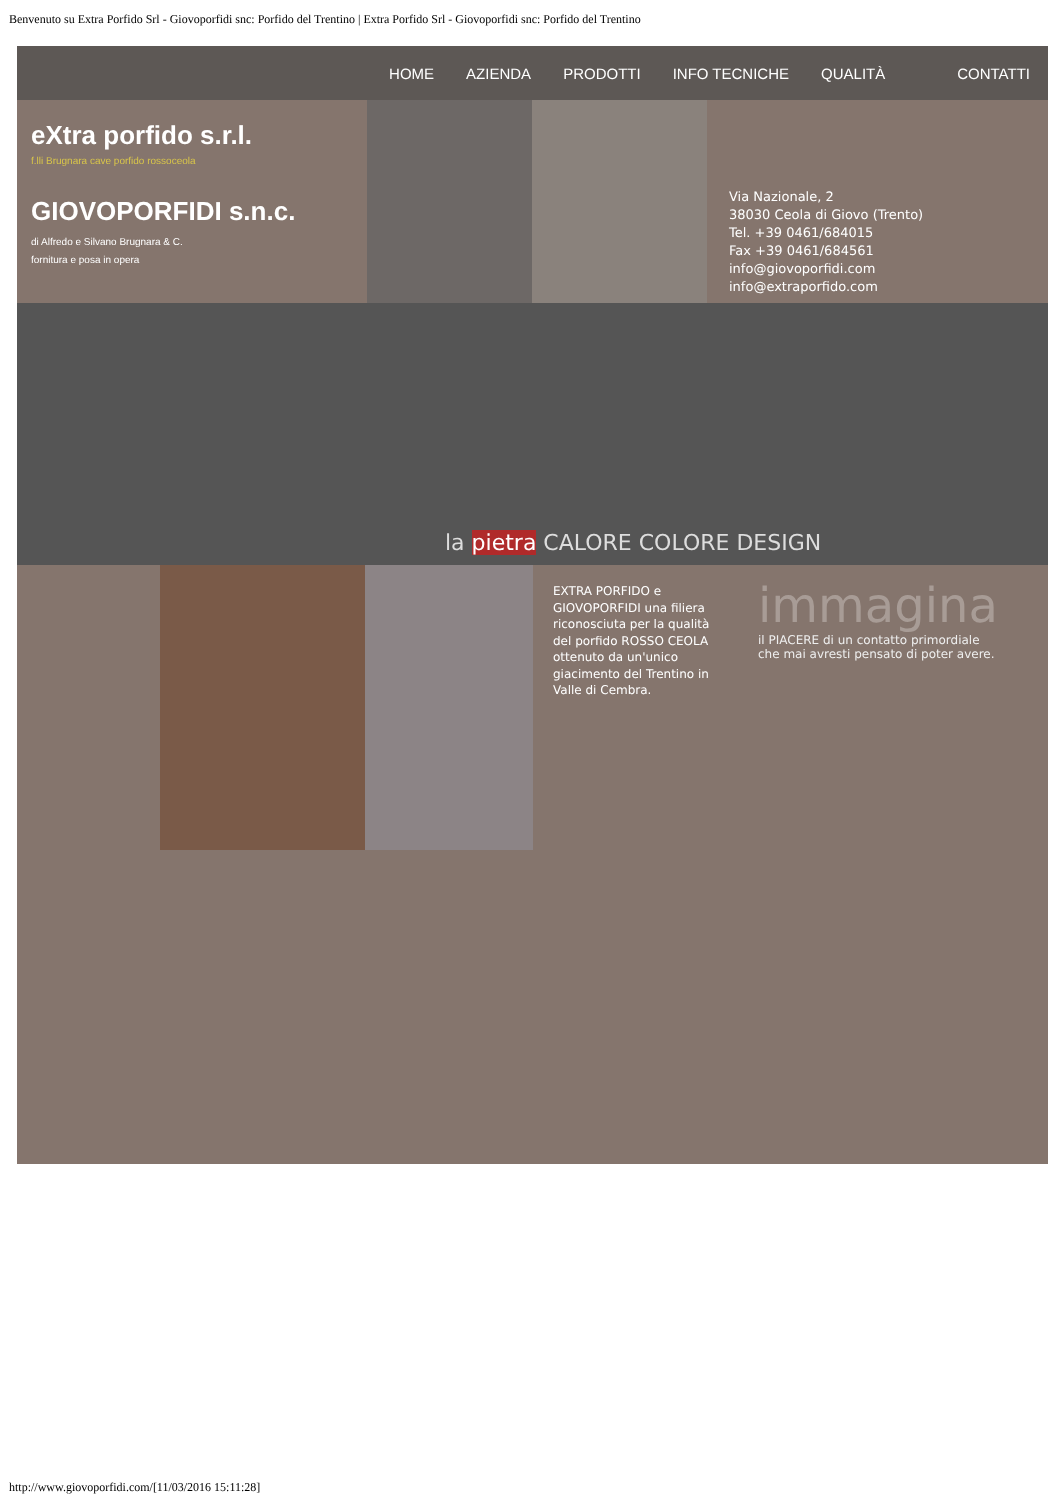Benvenuto su Extra Porfido Srl - Giovoporfidi snc: Porfido del Trentino | Extra Porfido Srl - Giovoporfidi snc: Porfido del Trentino
HOME AZIENDA PRODOTTI INFO TECNICHE QUALITÀ CONTATTI
eXtra porfido s.r.l.
f.lli Brugnara cave porfido rossoceola
GIOVOPORFIDI s.n.c.
di Alfredo e Silvano Brugnara & C.
fornitura e posa in opera
Via Nazionale, 2
38030 Ceola di Giovo (Trento)
Tel. +39 0461/684015
Fax +39 0461/684561
info@giovoporfidi.com
info@extraporfido.com
la pietra CALORE COLORE DESIGN
EXTRA PORFIDO e GIOVOPORFIDI una filiera riconosciuta per la qualità del porfido ROSSO CEOLA ottenuto da un'unico giacimento del Trentino in Valle di Cembra.
immagina
il PIACERE di un contatto primordiale
che mai avresti pensato di poter avere.
http://www.giovoporfidi.com/[11/03/2016 15:11:28]